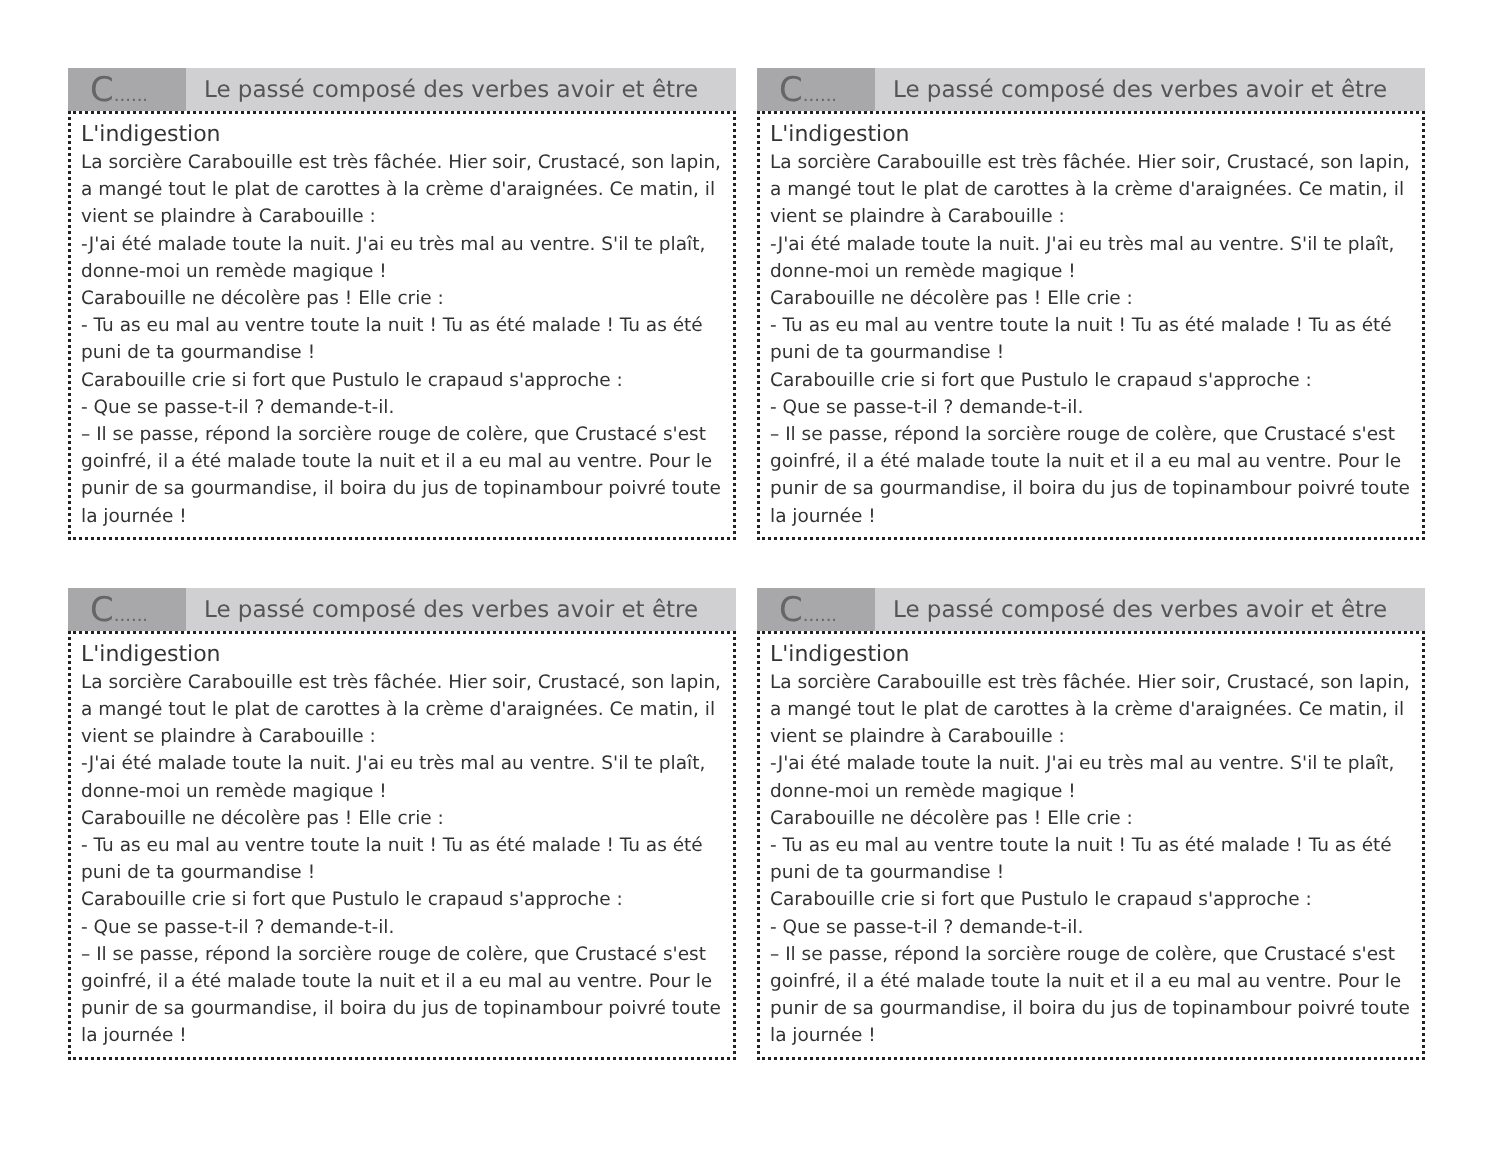C......
Le passé composé des verbes avoir et être
L'indigestion
La sorcière Carabouille est très fâchée. Hier soir, Crustacé, son lapin, a mangé tout le plat de carottes à la crème d'araignées. Ce matin, il vient se plaindre à Carabouille :
-J'ai été malade toute la nuit. J'ai eu très mal au ventre. S'il te plaît, donne-moi un remède magique !
Carabouille ne décolère pas ! Elle crie :
- Tu as eu mal au ventre toute la nuit ! Tu as été malade ! Tu as été puni de ta gourmandise !
Carabouille crie si fort que Pustulo le crapaud s'approche :
- Que se passe-t-il ? demande-t-il.
– Il se passe, répond la sorcière rouge de colère, que Crustacé s'est goinfré, il a été malade toute la nuit et il a eu mal au ventre. Pour le punir de sa gourmandise, il boira du jus de topinambour poivré toute la journée !
C......
Le passé composé des verbes avoir et être
L'indigestion
La sorcière Carabouille est très fâchée. Hier soir, Crustacé, son lapin, a mangé tout le plat de carottes à la crème d'araignées. Ce matin, il vient se plaindre à Carabouille :
-J'ai été malade toute la nuit. J'ai eu très mal au ventre. S'il te plaît, donne-moi un remède magique !
Carabouille ne décolère pas ! Elle crie :
- Tu as eu mal au ventre toute la nuit ! Tu as été malade ! Tu as été puni de ta gourmandise !
Carabouille crie si fort que Pustulo le crapaud s'approche :
- Que se passe-t-il ? demande-t-il.
– Il se passe, répond la sorcière rouge de colère, que Crustacé s'est goinfré, il a été malade toute la nuit et il a eu mal au ventre. Pour le punir de sa gourmandise, il boira du jus de topinambour poivré toute la journée !
C......
Le passé composé des verbes avoir et être
L'indigestion
La sorcière Carabouille est très fâchée. Hier soir, Crustacé, son lapin, a mangé tout le plat de carottes à la crème d'araignées. Ce matin, il vient se plaindre à Carabouille :
-J'ai été malade toute la nuit. J'ai eu très mal au ventre. S'il te plaît, donne-moi un remède magique !
Carabouille ne décolère pas ! Elle crie :
- Tu as eu mal au ventre toute la nuit ! Tu as été malade ! Tu as été puni de ta gourmandise !
Carabouille crie si fort que Pustulo le crapaud s'approche :
- Que se passe-t-il ? demande-t-il.
– Il se passe, répond la sorcière rouge de colère, que Crustacé s'est goinfré, il a été malade toute la nuit et il a eu mal au ventre. Pour le punir de sa gourmandise, il boira du jus de topinambour poivré toute la journée !
C......
Le passé composé des verbes avoir et être
L'indigestion
La sorcière Carabouille est très fâchée. Hier soir, Crustacé, son lapin, a mangé tout le plat de carottes à la crème d'araignées. Ce matin, il vient se plaindre à Carabouille :
-J'ai été malade toute la nuit. J'ai eu très mal au ventre. S'il te plaît, donne-moi un remède magique !
Carabouille ne décolère pas ! Elle crie :
- Tu as eu mal au ventre toute la nuit ! Tu as été malade ! Tu as été puni de ta gourmandise !
Carabouille crie si fort que Pustulo le crapaud s'approche :
- Que se passe-t-il ? demande-t-il.
– Il se passe, répond la sorcière rouge de colère, que Crustacé s'est goinfré, il a été malade toute la nuit et il a eu mal au ventre. Pour le punir de sa gourmandise, il boira du jus de topinambour poivré toute la journée !